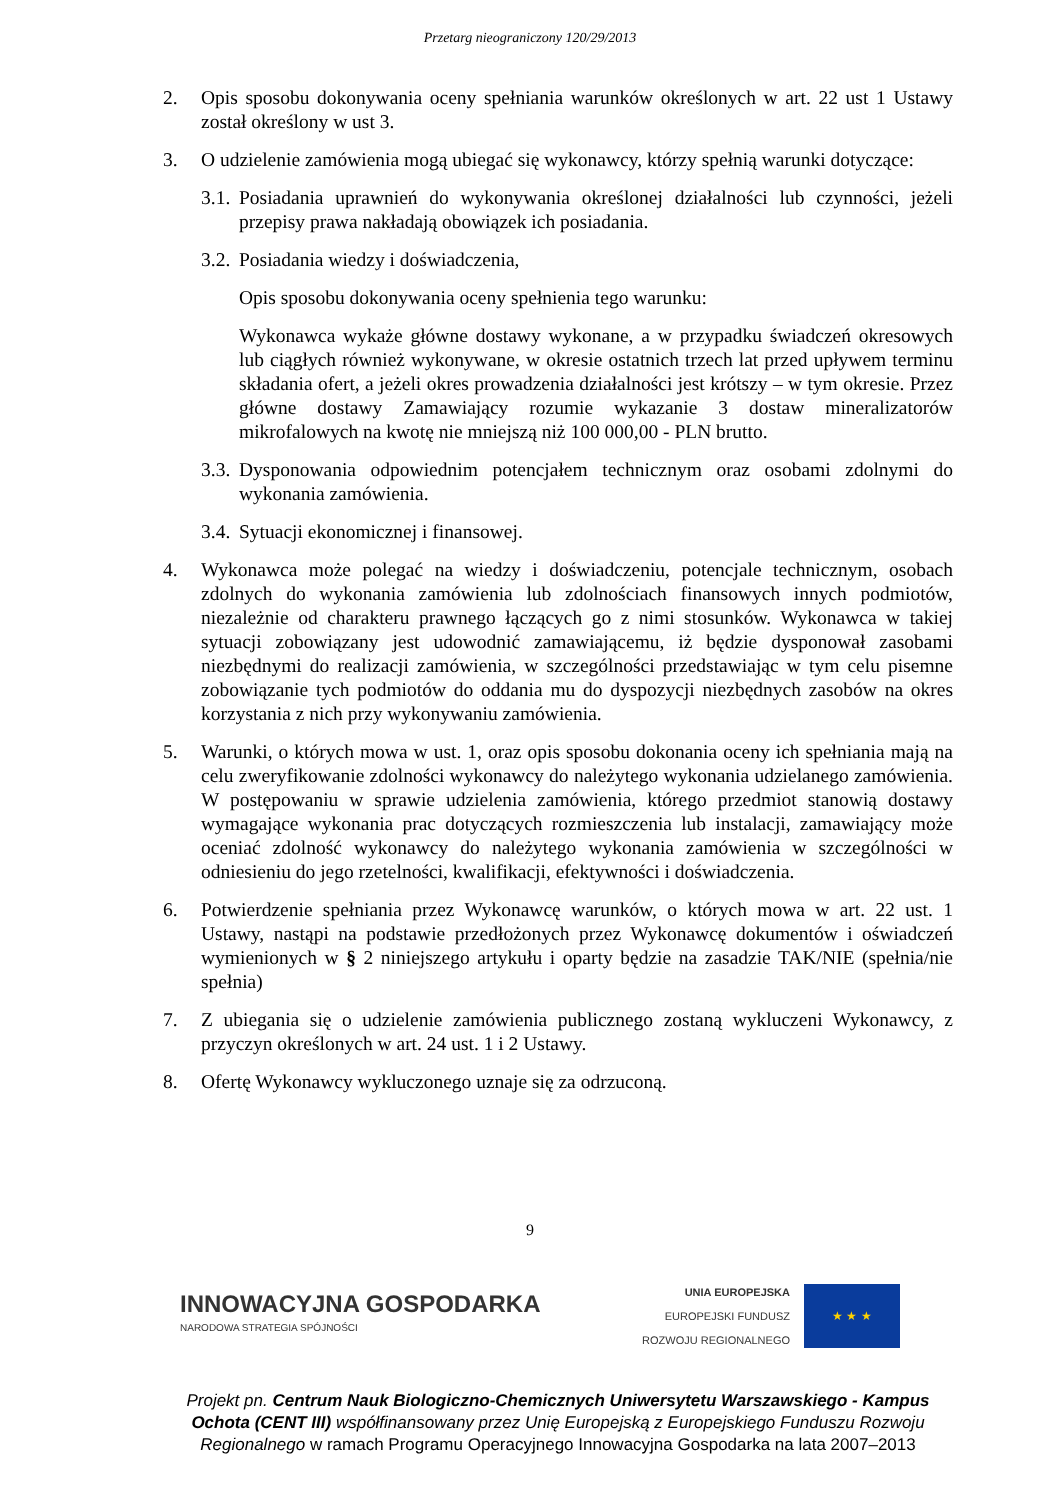Przetarg nieograniczony 120/29/2013
2. Opis sposobu dokonywania oceny spełniania warunków określonych w art. 22 ust 1 Ustawy został określony w ust 3.
3. O udzielenie zamówienia mogą ubiegać się wykonawcy, którzy spełnią warunki dotyczące:
3.1. Posiadania uprawnień do wykonywania określonej działalności lub czynności, jeżeli przepisy prawa nakładają obowiązek ich posiadania.
3.2. Posiadania wiedzy i doświadczenia,
Opis sposobu dokonywania oceny spełnienia tego warunku:
Wykonawca wykaże główne dostawy wykonane, a w przypadku świadczeń okresowych lub ciągłych również wykonywane, w okresie ostatnich trzech lat przed upływem terminu składania ofert, a jeżeli okres prowadzenia działalności jest krótszy – w tym okresie. Przez główne dostawy Zamawiający rozumie wykazanie 3 dostaw mineralizatorów mikrofalowych na kwotę nie mniejszą niż 100 000,00 - PLN brutto.
3.3. Dysponowania odpowiednim potencjałem technicznym oraz osobami zdolnymi do wykonania zamówienia.
3.4. Sytuacji ekonomicznej i finansowej.
4. Wykonawca może polegać na wiedzy i doświadczeniu, potencjale technicznym, osobach zdolnych do wykonania zamówienia lub zdolnościach finansowych innych podmiotów, niezależnie od charakteru prawnego łączących go z nimi stosunków. Wykonawca w takiej sytuacji zobowiązany jest udowodnić zamawiającemu, iż będzie dysponował zasobami niezbędnymi do realizacji zamówienia, w szczególności przedstawiając w tym celu pisemne zobowiązanie tych podmiotów do oddania mu do dyspozycji niezbędnych zasobów na okres korzystania z nich przy wykonywaniu zamówienia.
5. Warunki, o których mowa w ust. 1, oraz opis sposobu dokonania oceny ich spełniania mają na celu zweryfikowanie zdolności wykonawcy do należytego wykonania udzielanego zamówienia. W postępowaniu w sprawie udzielenia zamówienia, którego przedmiot stanowią dostawy wymagające wykonania prac dotyczących rozmieszczenia lub instalacji, zamawiający może oceniać zdolność wykonawcy do należytego wykonania zamówienia w szczególności w odniesieniu do jego rzetelności, kwalifikacji, efektywności i doświadczenia.
6. Potwierdzenie spełniania przez Wykonawcę warunków, o których mowa w art. 22 ust. 1 Ustawy, nastąpi na podstawie przedłożonych przez Wykonawcę dokumentów i oświadczeń wymienionych w § 2 niniejszego artykułu i oparty będzie na zasadzie TAK/NIE (spełnia/nie spełnia)
7. Z ubiegania się o udzielenie zamówienia publicznego zostaną wykluczeni Wykonawcy, z przyczyn określonych w art. 24 ust. 1 i 2 Ustawy.
8. Ofertę Wykonawcy wykluczonego uznaje się za odrzuconą.
9
INNOWACYJNA GOSPODARKA
NARODOWA STRATEGIA SPÓJNOŚCI
UNIA EUROPEJSKA
EUROPEJSKI FUNDUSZ
ROZWOJU REGIONALNEGO
★ ★ ★
Projekt pn. Centrum Nauk Biologiczno-Chemicznych Uniwersytetu Warszawskiego - Kampus Ochota (CENT III) współfinansowany przez Unię Europejską z Europejskiego Funduszu Rozwoju Regionalnego w ramach Programu Operacyjnego Innowacyjna Gospodarka na lata 2007–2013